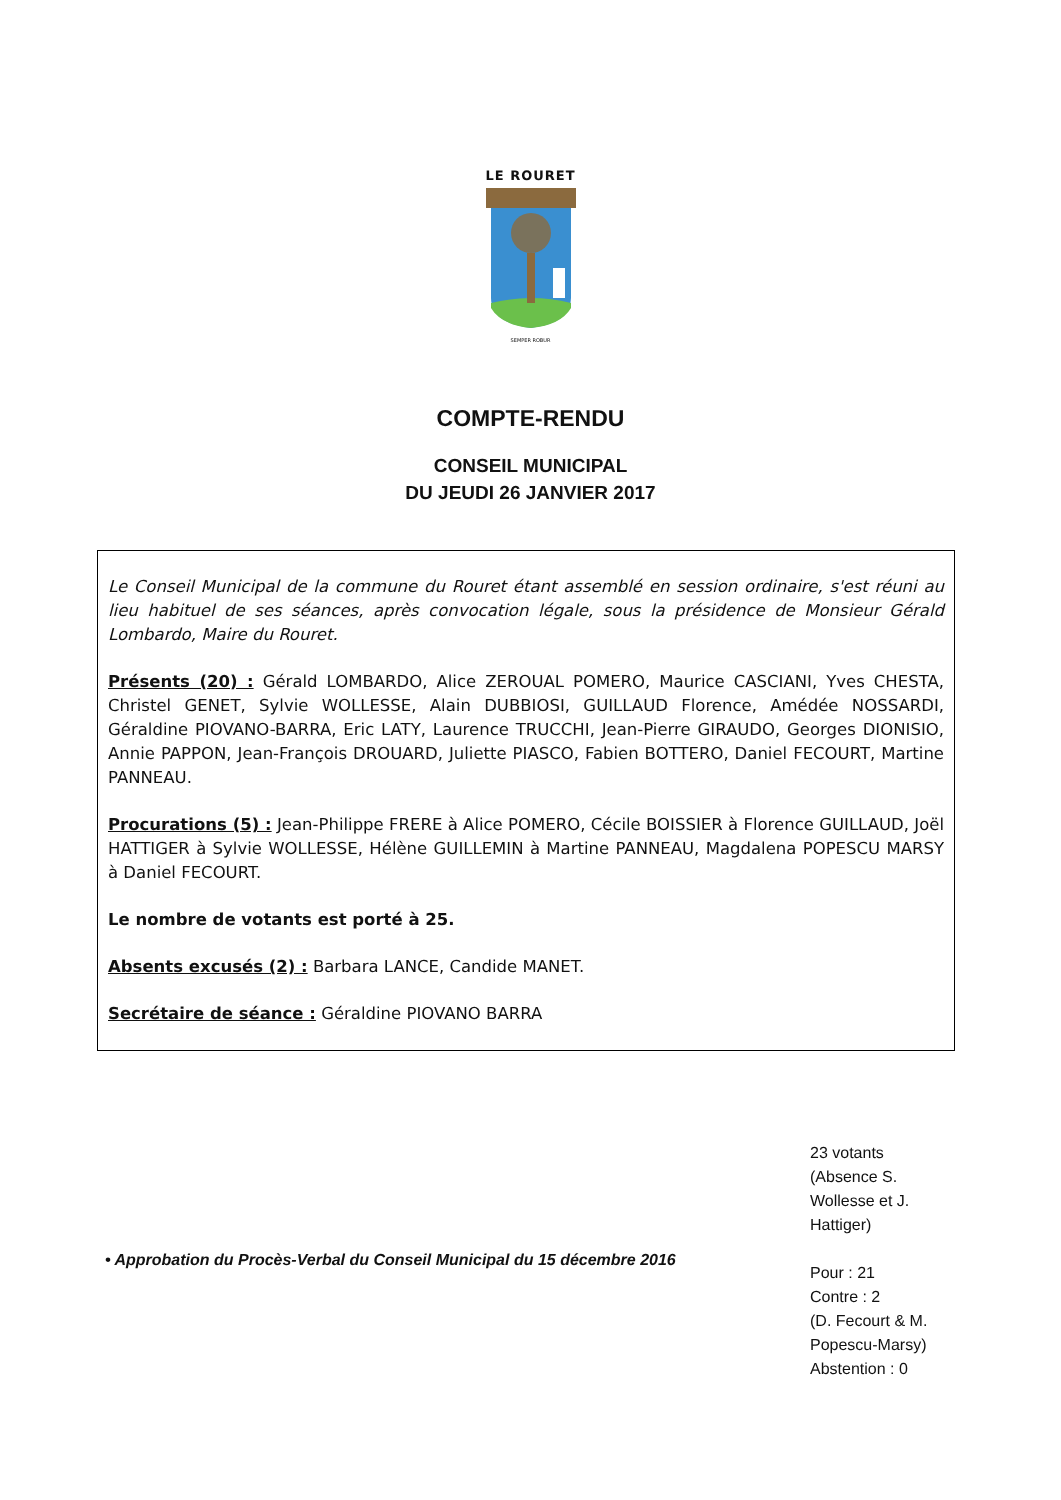LE ROURET
SEMPER ROBUR
COMPTE-RENDU
CONSEIL MUNICIPAL
DU JEUDI 26 JANVIER 2017
Le Conseil Municipal de la commune du Rouret étant assemblé en session ordinaire, s'est réuni au lieu habituel de ses séances, après convocation légale, sous la présidence de Monsieur Gérald Lombardo, Maire du Rouret.
Présents (20) : Gérald LOMBARDO, Alice ZEROUAL POMERO, Maurice CASCIANI, Yves CHESTA, Christel GENET, Sylvie WOLLESSE, Alain DUBBIOSI, GUILLAUD Florence, Amédée NOSSARDI, Géraldine PIOVANO-BARRA, Eric LATY, Laurence TRUCCHI, Jean-Pierre GIRAUDO, Georges DIONISIO, Annie PAPPON, Jean-François DROUARD, Juliette PIASCO, Fabien BOTTERO, Daniel FECOURT, Martine PANNEAU.
Procurations (5) : Jean-Philippe FRERE à Alice POMERO, Cécile BOISSIER à Florence GUILLAUD, Joël HATTIGER à Sylvie WOLLESSE, Hélène GUILLEMIN à Martine PANNEAU, Magdalena POPESCU MARSY à Daniel FECOURT.
Le nombre de votants est porté à 25.
Absents excusés (2) : Barbara LANCE, Candide MANET.
Secrétaire de séance : Géraldine PIOVANO BARRA
• Approbation du Procès-Verbal du Conseil Municipal du 15 décembre 2016
23 votants
(Absence S.
Wollesse et J.
Hattiger)
Pour : 21
Contre : 2
(D. Fecourt & M.
Popescu-Marsy)
Abstention : 0